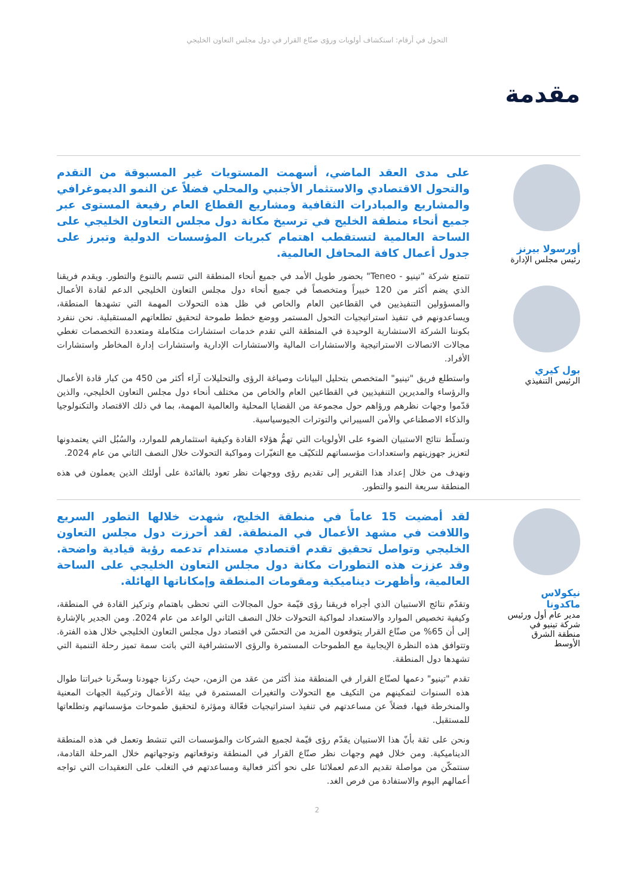التحول في أرقام: استكشاف أولويات ورؤى صنّاع القرار في دول مجلس التعاون الخليجي
مقدمة
أورسولا بيرنز
رئيس مجلس الإدارة
بول كيري
الرئيس التنفيذي
على مدى العقد الماضي، أسهمت المستويات غير المسبوقة من التقدم والتحول الاقتصادي والاستثمار الأجنبي والمحلي فضلاً عن النمو الديموغرافي والمشاريع والمبادرات الثقافية ومشاريع القطاع العام رفيعة المستوى عبر جميع أنحاء منطقة الخليج في ترسيخ مكانة دول مجلس التعاون الخليجي على الساحة العالمية لتستقطب اهتمام كبريات المؤسسات الدولية وتبرز على جدول أعمال كافة المحافل العالمية.
تتمتع شركة "تينيو - Teneo" بحضور طويل الأمد في جميع أنحاء المنطقة التي تتسم بالتنوع والتطور. ويقدم فريقنا الذي يضم أكثر من 120 خبيراً ومتخصصاً في جميع أنحاء دول مجلس التعاون الخليجي الدعم لقادة الأعمال والمسؤولين التنفيذيين في القطاعين العام والخاص في ظل هذه التحولات المهمة التي تشهدها المنطقة، ويساعدونهم في تنفيذ استراتيجيات التحول المستمر ووضع خطط طموحة لتحقيق تطلعاتهم المستقبلية. نحن ننفرد بكوننا الشركة الاستشارية الوحيدة في المنطقة التي تقدم خدمات استشارات متكاملة ومتعددة التخصصات تغطي مجالات الاتصالات الاستراتيجية والاستشارات المالية والاستشارات الإدارية واستشارات إدارة المخاطر واستشارات الأفراد.
واستطلع فريق "تينيو" المتخصص بتحليل البيانات وصياغة الرؤى والتحليلات آراء أكثر من 450 من كبار قادة الأعمال والرؤساء والمديرين التنفيذيين في القطاعين العام والخاص من مختلف أنحاء دول مجلس التعاون الخليجي، والذين قدّموا وجهات نظرهم ورؤاهم حول مجموعة من القضايا المحلية والعالمية المهمة، بما في ذلك الاقتصاد والتكنولوجيا والذكاء الاصطناعي والأمن السيبراني والتوترات الجيوسياسية.
وتسلّط نتائج الاستبيان الضوء على الأولويات التي تهمُّ هؤلاء القادة وكيفية استثمارهم للموارد، والسُبُل التي يعتمدونها لتعزيز جهوزيتهم واستعدادات مؤسساتهم للتكيّف مع التغيّرات ومواكبة التحولات خلال النصف الثاني من عام 2024.
ونهدف من خلال إعداد هذا التقرير إلى تقديم رؤى ووجهات نظر تعود بالفائدة على أولئك الذين يعملون في هذه المنطقة سريعة النمو والتطور.
نيكولاس ماكدونا
مدير عام أول ورئيس شركة تينيو في منطقة الشرق الأوسط
لقد أمضيت 15 عاماً في منطقة الخليج، شهدت خلالها التطور السريع واللافت في مشهد الأعمال في المنطقة. لقد أحرزت دول مجلس التعاون الخليجي وتواصل تحقيق تقدم اقتصادي مستدام تدعمه رؤية قيادية واضحة. وقد عززت هذه التطورات مكانة دول مجلس التعاون الخليجي على الساحة العالمية، وأظهرت ديناميكية ومقومات المنطقة وإمكاناتها الهائلة.
وتقدّم نتائج الاستبيان الذي أجراه فريقنا رؤى قيّمة حول المجالات التي تحظى باهتمام وتركيز القادة في المنطقة، وكيفية تخصيص الموارد والاستعداد لمواكبة التحولات خلال النصف الثاني الواعد من عام 2024. ومن الجدير بالإشارة إلى أن 65% من صنّاع القرار يتوقعون المزيد من التحسّن في اقتصاد دول مجلس التعاون الخليجي خلال هذه الفترة. وتتوافق هذه النظرة الإيجابية مع الطموحات المستمرة والرؤى الاستشرافية التي باتت سمة تميز رحلة التنمية التي تشهدها دول المنطقة.
تقدم "تينيو" دعمها لصنّاع القرار في المنطقة منذ أكثر من عقد من الزمن، حيث ركزنا جهودنا وسخّرنا خبراتنا طوال هذه السنوات لتمكينهم من التكيف مع التحولات والتغيرات المستمرة في بيئة الأعمال وتركيبة الجهات المعنية والمنخرطة فيها، فضلاً عن مساعدتهم في تنفيذ استراتيجيات فعّالة ومؤثرة لتحقيق طموحات مؤسساتهم وتطلعاتها للمستقبل.
ونحن على ثقة بأنّ هذا الاستبيان يقدّم رؤى قيّمة لجميع الشركات والمؤسسات التي تنشط وتعمل في هذه المنطقة الديناميكية. ومن خلال فهم وجهات نظر صنّاع القرار في المنطقة وتوقعاتهم وتوجهاتهم خلال المرحلة القادمة، سنتمكّن من مواصلة تقديم الدعم لعملائنا على نحو أكثر فعالية ومساعدتهم في التغلب على التعقيدات التي تواجه أعمالهم اليوم والاستفادة من فرص الغد.
2